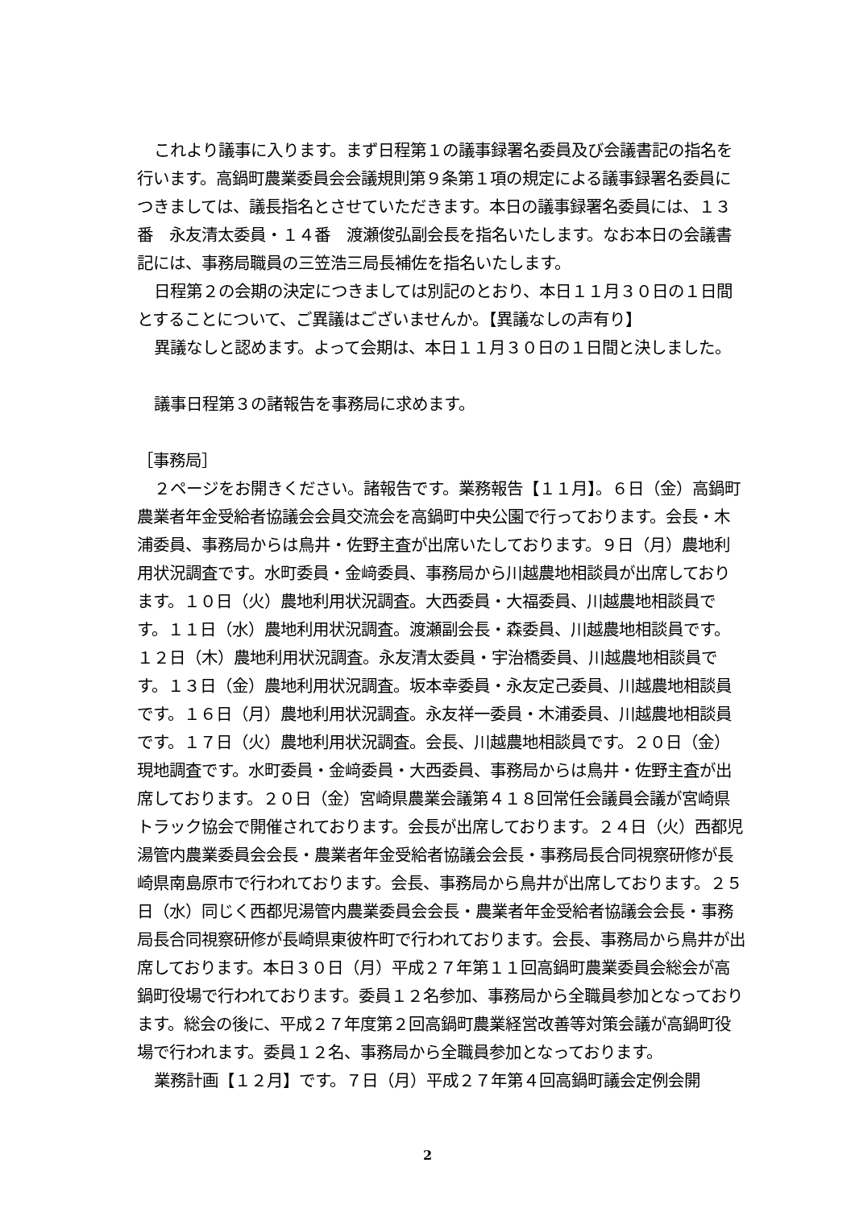これより議事に入ります。まず日程第１の議事録署名委員及び会議書記の指名を行います。高鍋町農業委員会会議規則第９条第１項の規定による議事録署名委員につきましては、議長指名とさせていただきます。本日の議事録署名委員には、１３番　永友清太委員・１４番　渡瀬俊弘副会長を指名いたします。なお本日の会議書記には、事務局職員の三笠浩三局長補佐を指名いたします。
日程第２の会期の決定につきましては別記のとおり、本日１１月３０日の１日間とすることについて、ご異議はございませんか。【異議なしの声有り】
異議なしと認めます。よって会期は、本日１１月３０日の１日間と決しました。
議事日程第３の諸報告を事務局に求めます。
［事務局］
２ページをお開きください。諸報告です。業務報告【１１月】。６日（金）高鍋町農業者年金受給者協議会会員交流会を高鍋町中央公園で行っております。会長・木浦委員、事務局からは鳥井・佐野主査が出席いたしております。９日（月）農地利用状況調査です。水町委員・金﨑委員、事務局から川越農地相談員が出席しております。１０日（火）農地利用状況調査。大西委員・大福委員、川越農地相談員です。１１日（水）農地利用状況調査。渡瀬副会長・森委員、川越農地相談員です。１２日（木）農地利用状況調査。永友清太委員・宇治橋委員、川越農地相談員です。１３日（金）農地利用状況調査。坂本幸委員・永友定己委員、川越農地相談員です。１６日（月）農地利用状況調査。永友祥一委員・木浦委員、川越農地相談員です。１７日（火）農地利用状況調査。会長、川越農地相談員です。２０日（金）現地調査です。水町委員・金﨑委員・大西委員、事務局からは鳥井・佐野主査が出席しております。２０日（金）宮崎県農業会議第４１８回常任会議員会議が宮崎県トラック協会で開催されております。会長が出席しております。２４日（火）西都児湯管内農業委員会会長・農業者年金受給者協議会会長・事務局長合同視察研修が長崎県南島原市で行われております。会長、事務局から鳥井が出席しております。２５日（水）同じく西都児湯管内農業委員会会長・農業者年金受給者協議会会長・事務局長合同視察研修が長崎県東彼杵町で行われております。会長、事務局から鳥井が出席しております。本日３０日（月）平成２７年第１１回高鍋町農業委員会総会が高鍋町役場で行われております。委員１２名参加、事務局から全職員参加となっております。総会の後に、平成２７年度第２回高鍋町農業経営改善等対策会議が高鍋町役場で行われます。委員１２名、事務局から全職員参加となっております。
業務計画【１２月】です。７日（月）平成２７年第４回高鍋町議会定例会開
2